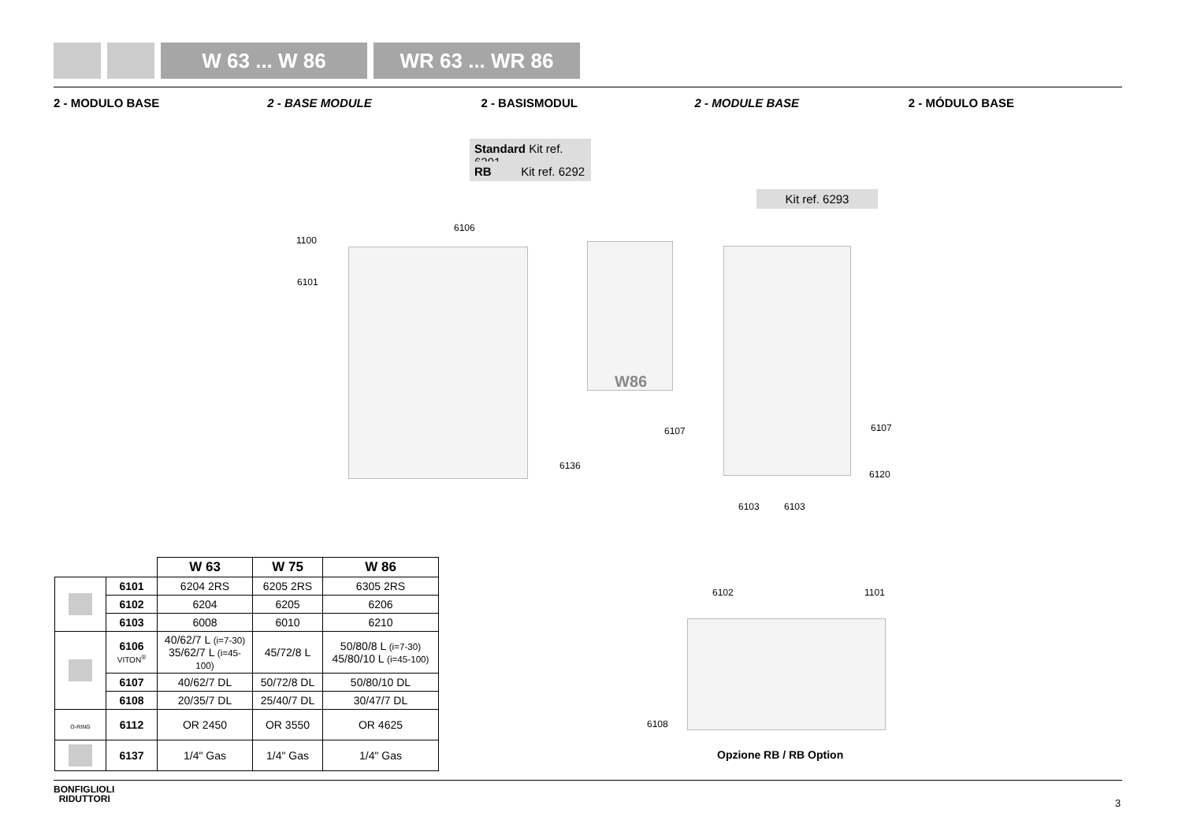W 63 ... W 86 WR 63 ... WR 86
2 - MODULO BASE 2 - BASE MODULE 2 - BASISMODUL 2 - MODULE BASE 2 - MÓDULO BASE
Standard Kit ref. 6291
RB Kit ref. 6292
Kit ref. 6293
1100
6106
6101
W86
6107 6107
6136
6120
6103 6103
6102 1101
6108
Opzione RB / RB Option
| | | W 63 | W 75 | W 86 |
| --- | --- | --- | --- | --- |
| | 6101 | 6204 2RS | 6205 2RS | 6305 2RS |
| | 6102 | 6204 | 6205 | 6206 |
| | 6103 | 6008 | 6010 | 6210 |
| | 6106 VITON<sup>®</sup> | 40/62/7 L (i=7-30) 35/62/7 L (i=45-100) | 45/72/8 L | 50/80/8 L (i=7-30) 45/80/10 L (i=45-100) |
| | 6107 | 40/62/7 DL | 50/72/8 DL | 50/80/10 DL |
| | 6108 | 20/35/7 DL | 25/40/7 DL | 30/47/7 DL |
| O-RING | 6112 | OR 2450 | OR 3550 | OR 4625 |
| | 6137 | 1/4" Gas | 1/4" Gas | 1/4" Gas |
BONFIGLIOLI
RIDUTTORI
3